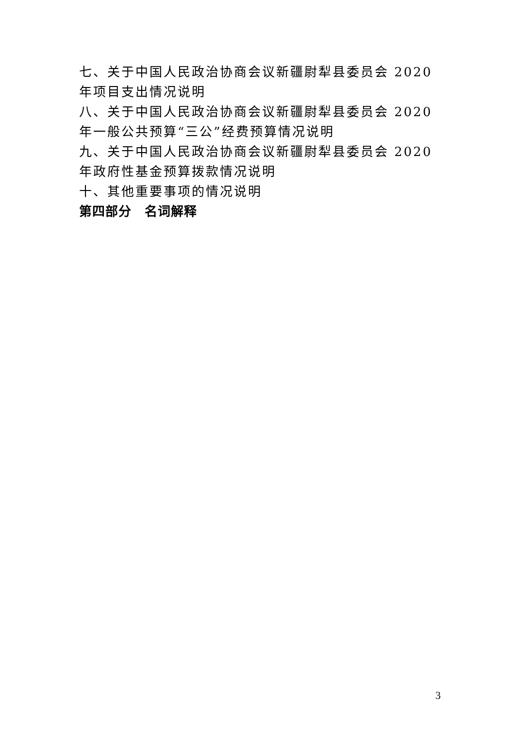七、关于中国人民政治协商会议新疆尉犁县委员会 2020 年项目支出情况说明
八、关于中国人民政治协商会议新疆尉犁县委员会 2020 年一般公共预算“三公”经费预算情况说明
九、关于中国人民政治协商会议新疆尉犁县委员会 2020 年政府性基金预算拨款情况说明
十、其他重要事项的情况说明
第四部分　名词解释
3